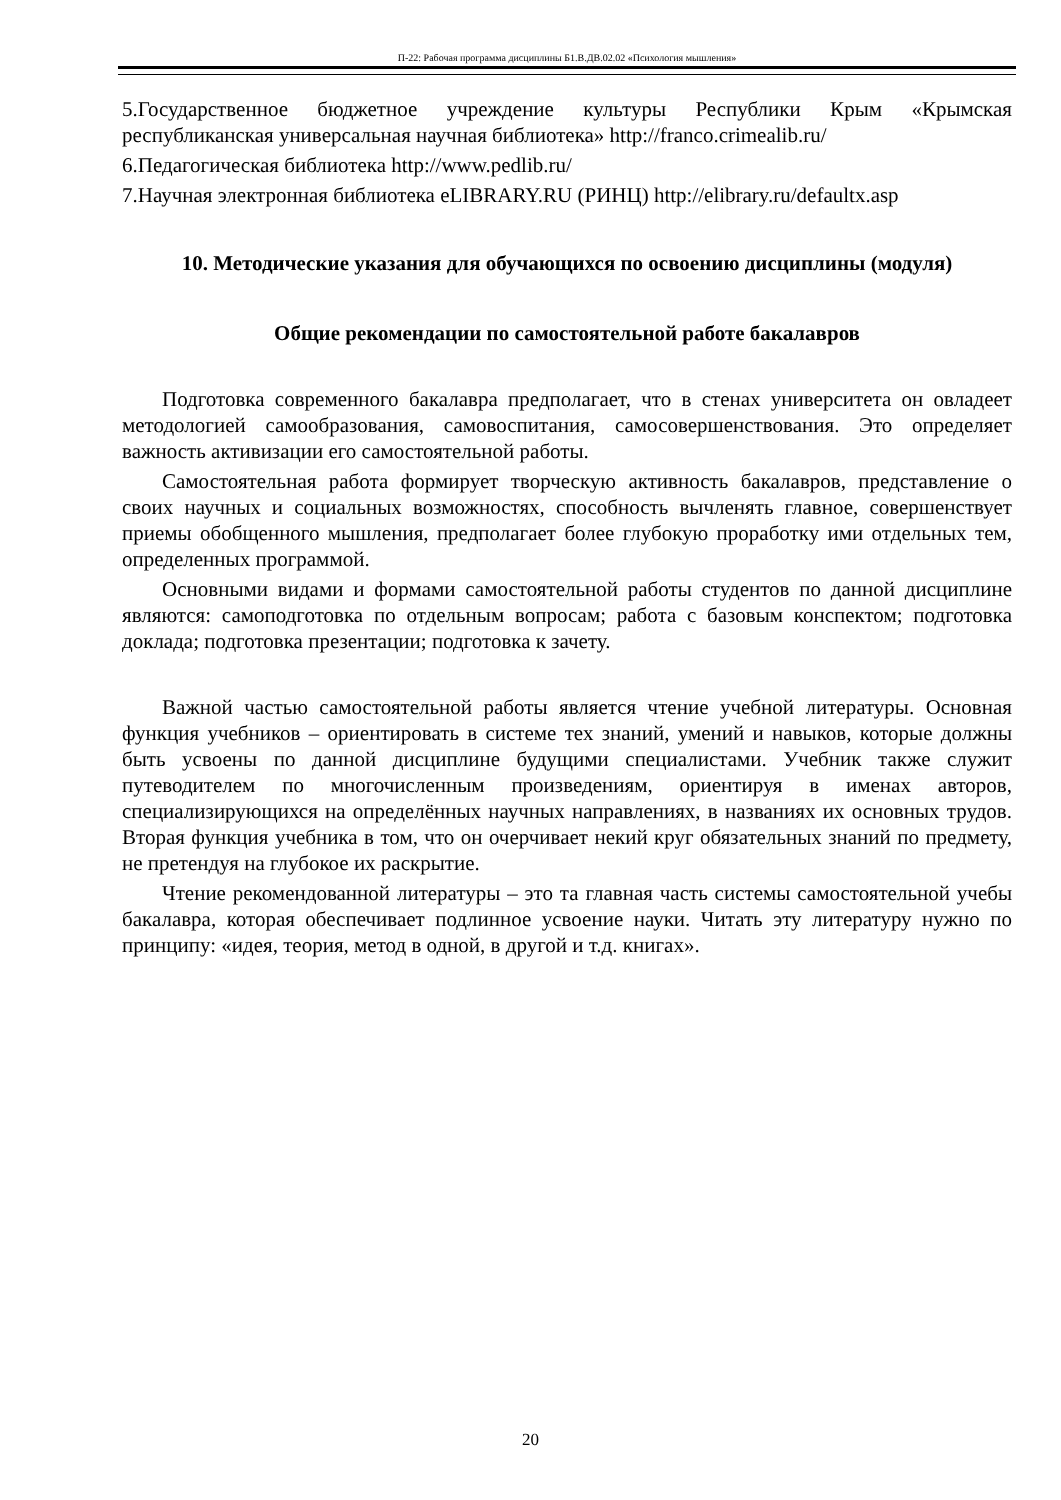П-22: Рабочая программа дисциплины Б1.В.ДВ.02.02 «Психология мышления»
5.Государственное бюджетное учреждение культуры Республики Крым «Крымская республиканская универсальная научная библиотека» http://franco.crimealib.ru/
6.Педагогическая библиотека http://www.pedlib.ru/
7.Научная электронная библиотека eLIBRARY.RU (РИНЦ) http://elibrary.ru/defaultx.asp
10. Методические указания для обучающихся по освоению дисциплины (модуля)
Общие рекомендации по самостоятельной работе бакалавров
Подготовка современного бакалавра предполагает, что в стенах университета он овладеет методологией самообразования, самовоспитания, самосовершенствования. Это определяет важность активизации его самостоятельной работы.
Самостоятельная работа формирует творческую активность бакалавров, представление о своих научных и социальных возможностях, способность вычленять главное, совершенствует приемы обобщенного мышления, предполагает более глубокую проработку ими отдельных тем, определенных программой.
Основными видами и формами самостоятельной работы студентов по данной дисциплине являются: самоподготовка по отдельным вопросам; работа с базовым конспектом; подготовка доклада; подготовка презентации; подготовка к зачету.
Важной частью самостоятельной работы является чтение учебной литературы. Основная функция учебников – ориентировать в системе тех знаний, умений и навыков, которые должны быть усвоены по данной дисциплине будущими специалистами. Учебник также служит путеводителем по многочисленным произведениям, ориентируя в именах авторов, специализирующихся на определённых научных направлениях, в названиях их основных трудов. Вторая функция учебника в том, что он очерчивает некий круг обязательных знаний по предмету, не претендуя на глубокое их раскрытие.
Чтение рекомендованной литературы – это та главная часть системы самостоятельной учебы бакалавра, которая обеспечивает подлинное усвоение науки. Читать эту литературу нужно по принципу: «идея, теория, метод в одной, в другой и т.д. книгах».
20